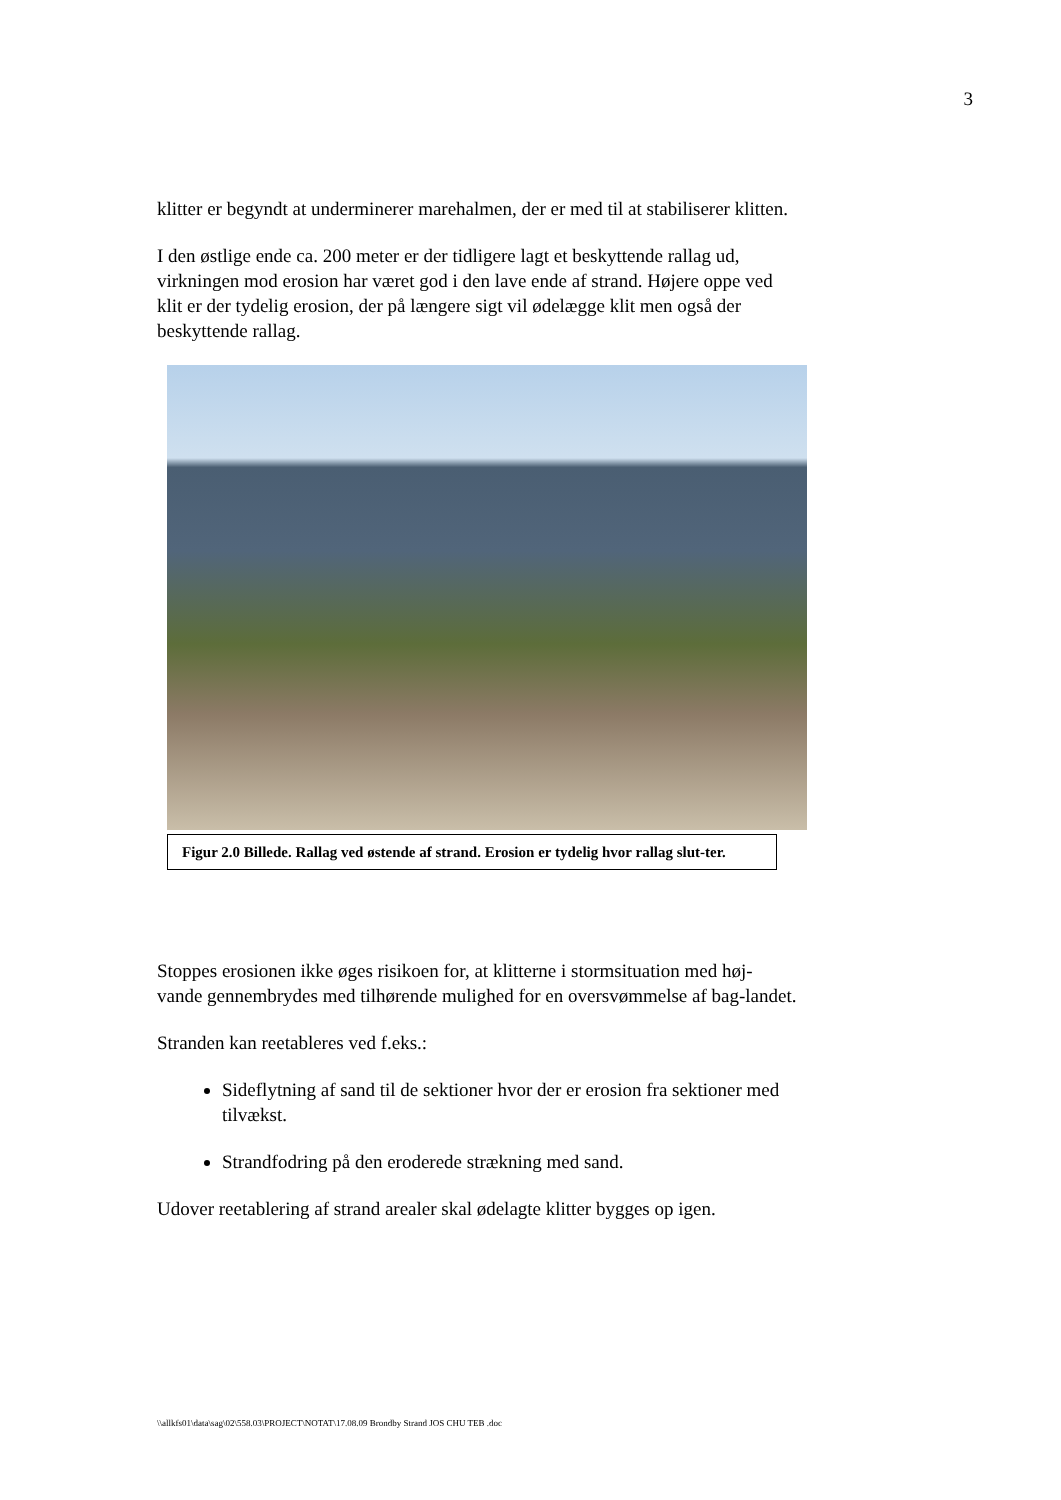3
klitter er begyndt at underminerer marehalmen, der er med til at stabiliserer klitten.
I den østlige ende ca. 200 meter er der tidligere lagt et beskyttende rallag ud, virkningen mod erosion har været god i den lave ende af strand. Højere oppe ved klit er der tydelig erosion, der på længere sigt vil ødelægge klit men også der beskyttende rallag.
Figur 2.0 Billede. Rallag ved østende af strand. Erosion er tydelig hvor rallag slut-ter.
Stoppes erosionen ikke øges risikoen for, at klitterne i stormsituation med høj-vande gennembrydes med tilhørende mulighed for en oversvømmelse af bag-landet.
Stranden kan reetableres ved f.eks.:
Sideflytning af sand til de sektioner hvor der er erosion fra sektioner med tilvækst.
Strandfodring på den eroderede strækning med sand.
Udover reetablering af strand arealer skal ødelagte klitter bygges op igen.
\\allkfs01\data\sag\02\558.03\PROJECT\NOTAT\17.08.09 Brondby Strand JOS CHU TEB .doc